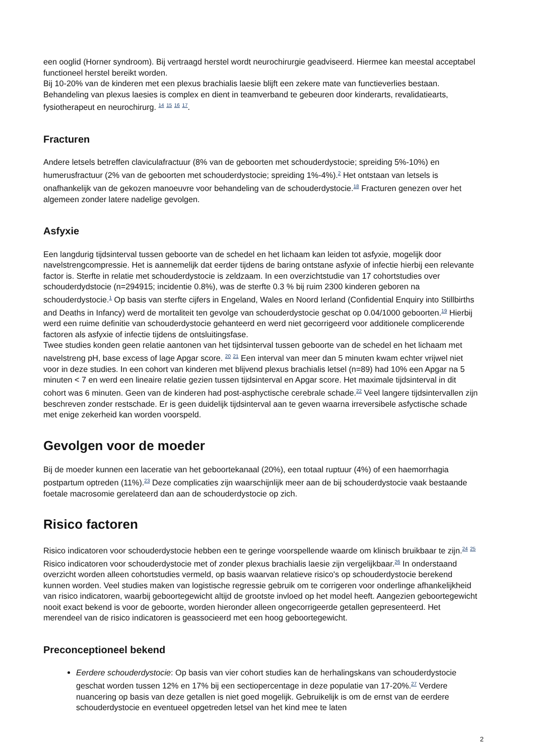een ooglid (Horner syndroom). Bij vertraagd herstel wordt neurochirurgie geadviseerd. Hiermee kan meestal acceptabel functioneel herstel bereikt worden.
Bij 10-20% van de kinderen met een plexus brachialis laesie blijft een zekere mate van functieverlies bestaan. Behandeling van plexus laesies is complex en dient in teamverband te gebeuren door kinderarts, revalidatiearts, fysiotherapeut en neurochirurg. <sup>14</sup> <sup>15</sup> <sup>16</sup> <sup>17</sup>.
Fracturen
Andere letsels betreffen claviculafractuur (8% van de geboorten met schouderdystocie; spreiding 5%-10%) en humerusfractuur (2% van de geboorten met schouderdystocie; spreiding 1%-4%).<sup>2</sup> Het ontstaan van letsels is onafhankelijk van de gekozen manoeuvre voor behandeling van de schouderdystocie.<sup>18</sup> Fracturen genezen over het algemeen zonder latere nadelige gevolgen.
Asfyxie
Een langdurig tijdsinterval tussen geboorte van de schedel en het lichaam kan leiden tot asfyxie, mogelijk door navelstrengcompressie. Het is aannemelijk dat eerder tijdens de baring ontstane asfyxie of infectie hierbij een relevante factor is. Sterfte in relatie met schouderdystocie is zeldzaam. In een overzichtstudie van 17 cohortstudies over schouderdydstocie (n=294915; incidentie 0.8%), was de sterfte 0.3 % bij ruim 2300 kinderen geboren na schouderdystocie.<sup>1</sup> Op basis van sterfte cijfers in Engeland, Wales en Noord Ierland (Confidential Enquiry into Stillbirths and Deaths in Infancy) werd de mortaliteit ten gevolge van schouderdystocie geschat op 0.04/1000 geboorten.<sup>19</sup> Hierbij werd een ruime definitie van schouderdystocie gehanteerd en werd niet gecorrigeerd voor additionele complicerende factoren als asfyxie of infectie tijdens de ontsluitingsfase.
Twee studies konden geen relatie aantonen van het tijdsinterval tussen geboorte van de schedel en het lichaam met navelstreng pH, base excess of lage Apgar score. <sup>20</sup> <sup>21</sup> Een interval van meer dan 5 minuten kwam echter vrijwel niet voor in deze studies. In een cohort van kinderen met blijvend plexus brachialis letsel (n=89) had 10% een Apgar na 5 minuten < 7 en werd een lineaire relatie gezien tussen tijdsinterval en Apgar score. Het maximale tijdsinterval in dit cohort was 6 minuten. Geen van de kinderen had post-asphyctische cerebrale schade.<sup>22</sup> Veel langere tijdsintervallen zijn beschreven zonder restschade. Er is geen duidelijk tijdsinterval aan te geven waarna irreversibele asfyctische schade met enige zekerheid kan worden voorspeld.
Gevolgen voor de moeder
Bij de moeder kunnen een laceratie van het geboortekanaal (20%), een totaal ruptuur (4%) of een haemorrhagia postpartum optreden (11%).<sup>23</sup> Deze complicaties zijn waarschijnlijk meer aan de bij schouderdystocie vaak bestaande foetale macrosomie gerelateerd dan aan de schouderdystocie op zich.
Risico factoren
Risico indicatoren voor schouderdystocie hebben een te geringe voorspellende waarde om klinisch bruikbaar te zijn.<sup>24</sup> <sup>25</sup> Risico indicatoren voor schouderdystocie met of zonder plexus brachialis laesie zijn vergelijkbaar.<sup>26</sup> In onderstaand overzicht worden alleen cohortstudies vermeld, op basis waarvan relatieve risico's op schouderdystocie berekend kunnen worden. Veel studies maken van logistische regressie gebruik om te corrigeren voor onderlinge afhankelijkheid van risico indicatoren, waarbij geboortegewicht altijd de grootste invloed op het model heeft. Aangezien geboortegewicht nooit exact bekend is voor de geboorte, worden hieronder alleen ongecorrigeerde getallen gepresenteerd. Het merendeel van de risico indicatoren is geassocieerd met een hoog geboortegewicht.
Preconceptioneel bekend
Eerdere schouderdystocie: Op basis van vier cohort studies kan de herhalingskans van schouderdystocie geschat worden tussen 12% en 17% bij een sectiopercentage in deze populatie van 17-20%.<sup>27</sup> Verdere nuancering op basis van deze getallen is niet goed mogelijk. Gebruikelijk is om de ernst van de eerdere schouderdystocie en eventueel opgetreden letsel van het kind mee te laten
2